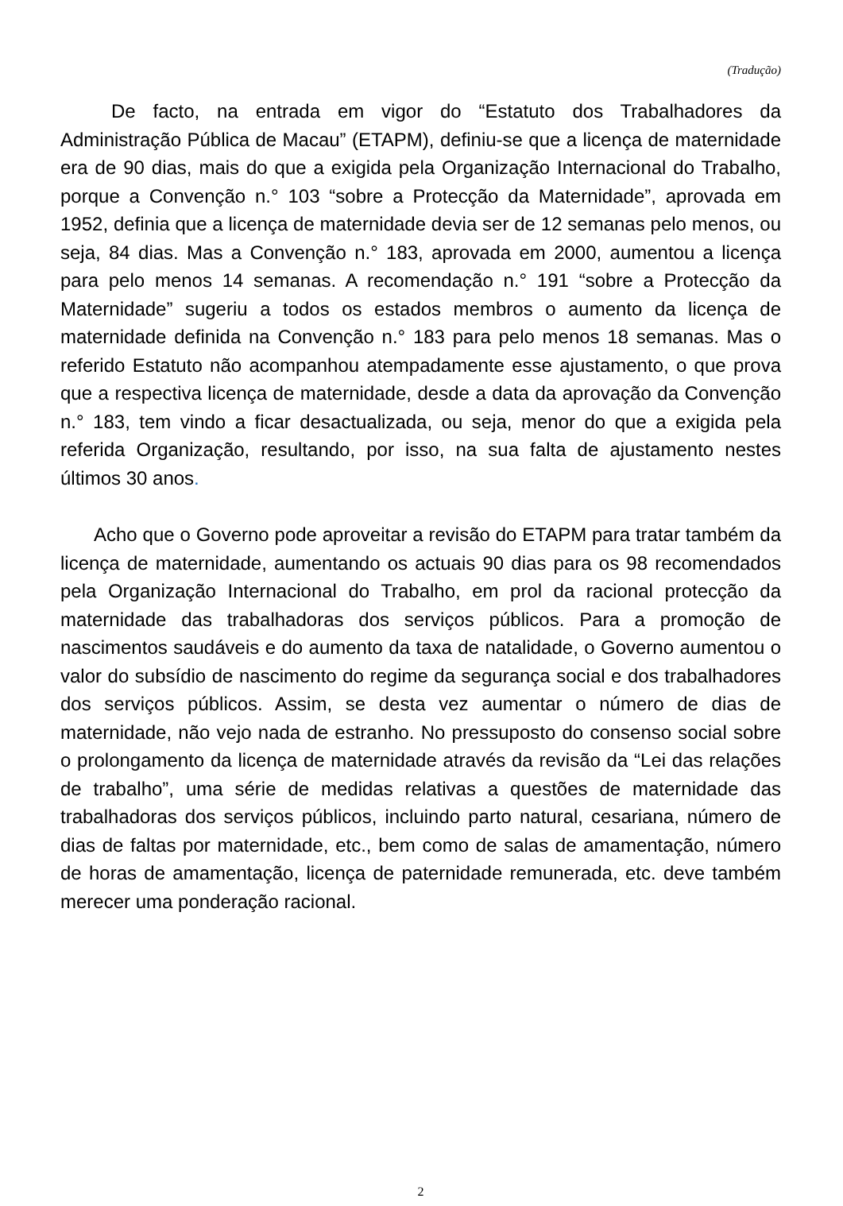(Tradução)
De facto, na entrada em vigor do “Estatuto dos Trabalhadores da Administração Pública de Macau” (ETAPM), definiu-se que a licença de maternidade era de 90 dias, mais do que a exigida pela Organização Internacional do Trabalho, porque a Convenção n.° 103 “sobre a Protecção da Maternidade”, aprovada em 1952, definia que a licença de maternidade devia ser de 12 semanas pelo menos, ou seja, 84 dias. Mas a Convenção n.° 183, aprovada em 2000, aumentou a licença para pelo menos 14 semanas. A recomendação n.° 191 “sobre a Protecção da Maternidade” sugeriu a todos os estados membros o aumento da licença de maternidade definida na Convenção n.° 183 para pelo menos 18 semanas. Mas o referido Estatuto não acompanhou atempadamente esse ajustamento, o que prova que a respectiva licença de maternidade, desde a data da aprovação da Convenção n.° 183, tem vindo a ficar desactualizada, ou seja, menor do que a exigida pela referida Organização, resultando, por isso, na sua falta de ajustamento nestes últimos 30 anos.
Acho que o Governo pode aproveitar a revisão do ETAPM para tratar também da licença de maternidade, aumentando os actuais 90 dias para os 98 recomendados pela Organização Internacional do Trabalho, em prol da racional protecção da maternidade das trabalhadoras dos serviços públicos. Para a promoção de nascimentos saudáveis e do aumento da taxa de natalidade, o Governo aumentou o valor do subsídio de nascimento do regime da segurança social e dos trabalhadores dos serviços públicos. Assim, se desta vez aumentar o número de dias de maternidade, não vejo nada de estranho. No pressuposto do consenso social sobre o prolongamento da licença de maternidade através da revisão da “Lei das relações de trabalho”, uma série de medidas relativas a questões de maternidade das trabalhadoras dos serviços públicos, incluindo parto natural, cesariana, número de dias de faltas por maternidade, etc., bem como de salas de amamentação, número de horas de amamentação, licença de paternidade remunerada, etc. deve também merecer uma ponderação racional.
2